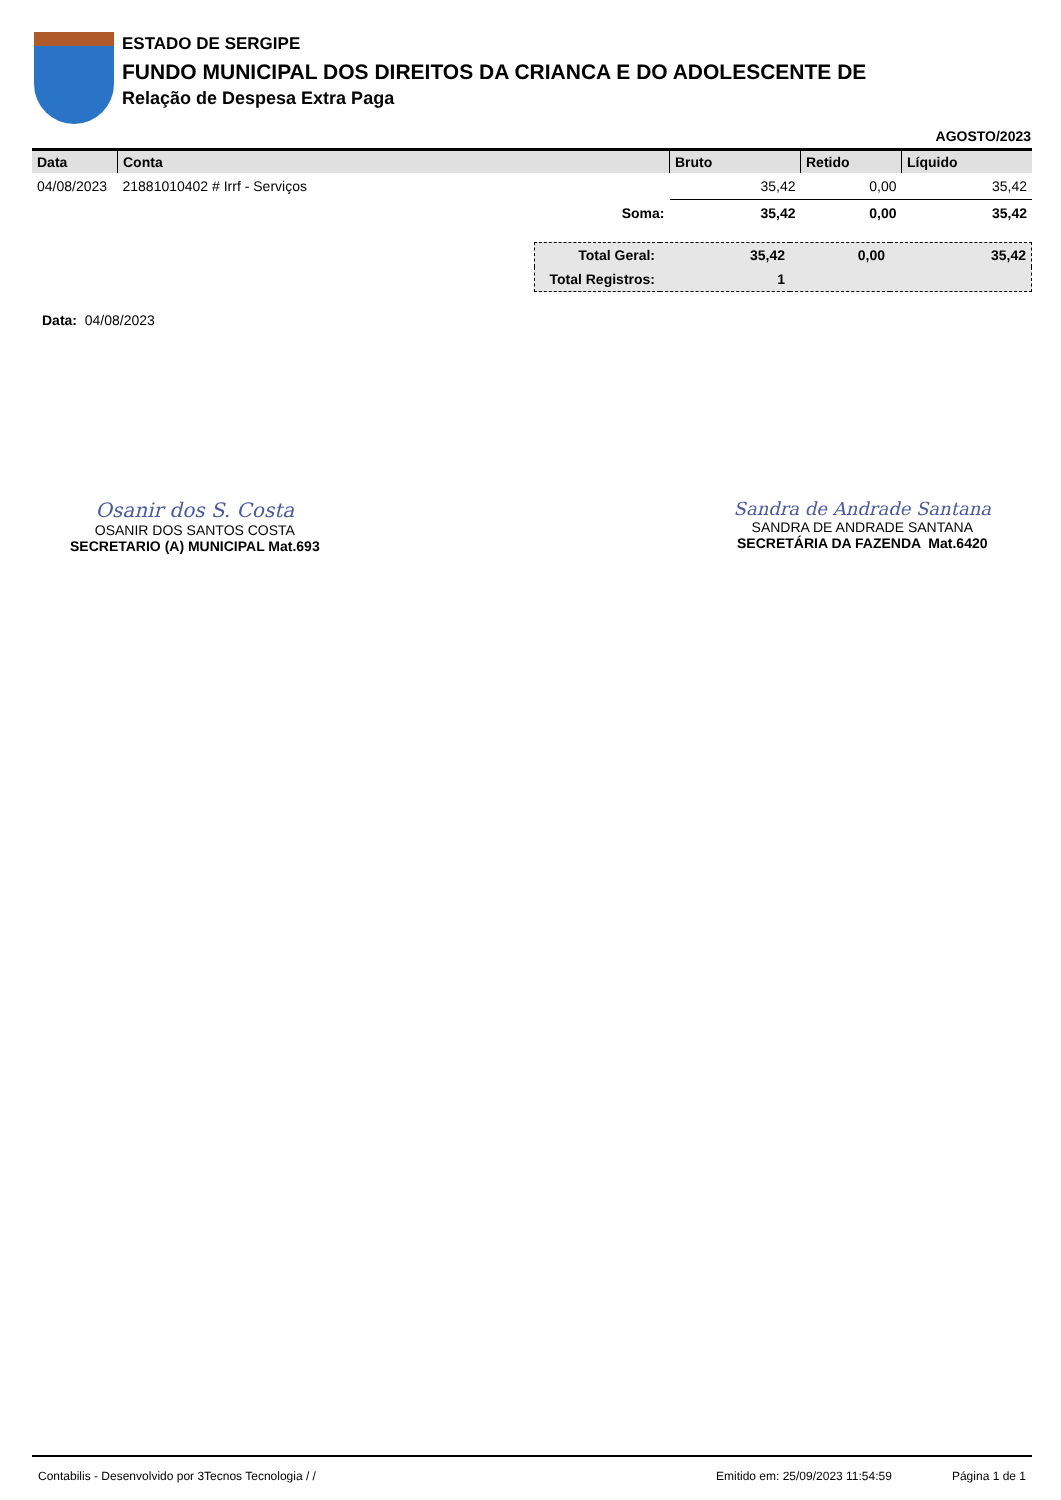ESTADO DE SERGIPE
FUNDO MUNICIPAL DOS DIREITOS DA CRIANCA E DO ADOLESCENTE DE
Relação de Despesa Extra Paga
AGOSTO/2023
| Data | Conta | Bruto | Retido | Líquido |
| --- | --- | --- | --- | --- |
| 04/08/2023 | 21881010402 # Irrf - Serviços | 35,42 | 0,00 | 35,42 |
| | Soma: | 35,42 | 0,00 | 35,42 |
| Total Geral: | 35,42 | 0,00 | 35,42 |
| Total Registros: | 1 | | |
Data: 04/08/2023
Osanir dos S. Costa
OSANIR DOS SANTOS COSTA
SECRETARIO (A) MUNICIPAL Mat.693
Sandra de Andrade Santana
SANDRA DE ANDRADE SANTANA
SECRETÁRIA DA FAZENDA Mat.6420
Contabilis - Desenvolvido por 3Tecnos Tecnologia / / Emitido em: 25/09/2023 11:54:59 Página 1 de 1